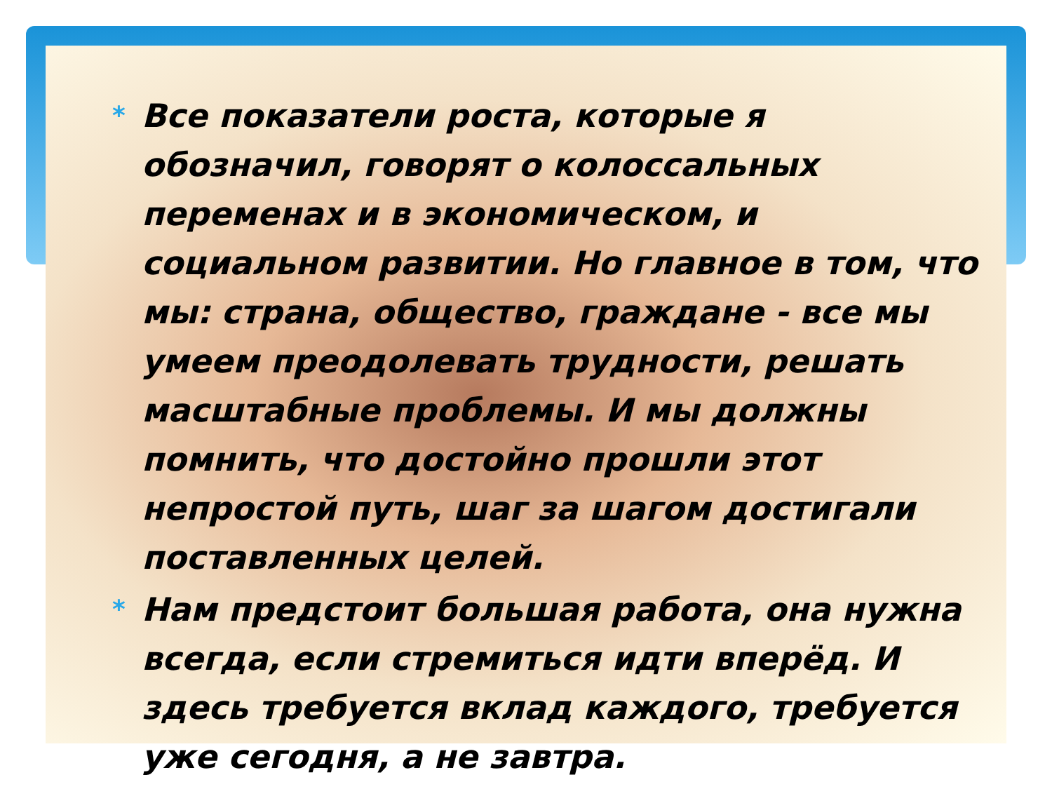* Все показатели роста, которые я обозначил, говорят о колоссальных переменах и в экономическом, и социальном развитии. Но главное в том, что мы: страна, общество, граждане - все мы умеем преодолевать трудности, решать масштабные проблемы. И мы должны помнить, что достойно прошли этот непростой путь, шаг за шагом достигали поставленных целей.
* Нам предстоит большая работа, она нужна всегда, если стремиться идти вперёд. И здесь требуется вклад каждого, требуется уже сегодня, а не завтра.